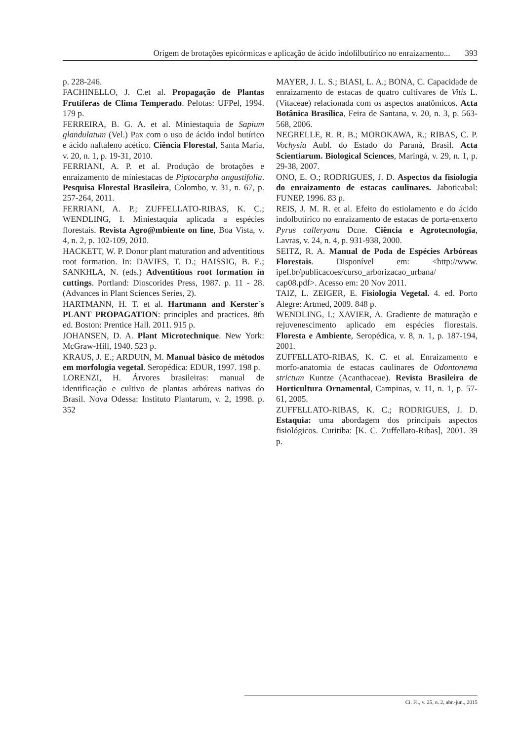Origem de brotações epicórmicas e aplicação de ácido indolilbutírico no enraizamento... 393
p. 228-246.
FACHINELLO, J. C.et al. Propagação de Plantas Frutíferas de Clima Temperado. Pelotas: UFPel, 1994. 179 p.
FERREIRA, B. G. A. et al. Miniestaquia de Sapium glandulatum (Vel.) Pax com o uso de ácido indol butírico e ácido naftaleno acético. Ciência Florestal, Santa Maria, v. 20, n. 1, p. 19-31, 2010.
FERRIANI, A. P. et al. Produção de brotações e enraizamento de miniestacas de Piptocarpha angustifolia. Pesquisa Florestal Brasileira, Colombo, v. 31, n. 67, p. 257-264, 2011.
FERRIANI, A. P.; ZUFFELLATO-RIBAS, K. C.; WENDLING, I. Miniestaquia aplicada a espécies florestais. Revista Agro@mbiente on line, Boa Vista, v. 4, n. 2, p. 102-109, 2010.
HACKETT, W. P. Donor plant maturation and adventitious root formation. In: DAVIES, T. D.; HAISSIG, B. E.; SANKHLA, N. (eds.) Adventitious root formation in cuttings. Portland: Dioscorides Press, 1987. p. 11 - 28. (Advances in Plant Sciences Series, 2).
HARTMANN, H. T. et al. Hartmann and Kerster´s PLANT PROPAGATION: principles and practices. 8th ed. Boston: Prentice Hall. 2011. 915 p.
JOHANSEN, D. A. Plant Microtechnique. New York: McGraw-Hill, 1940. 523 p.
KRAUS, J. E.; ARDUIN, M. Manual básico de métodos em morfologia vegetal. Seropédica: EDUR, 1997. 198 p.
LORENZI, H. Árvores brasileiras: manual de identificação e cultivo de plantas arbóreas nativas do Brasil. Nova Odessa: Instituto Plantarum, v. 2, 1998. p. 352
MAYER, J. L. S.; BIASI, L. A.; BONA, C. Capacidade de enraizamento de estacas de quatro cultivares de Vitis L. (Vitaceae) relacionada com os aspectos anatômicos. Acta Botânica Brasílica, Feira de Santana, v. 20, n. 3, p. 563-568, 2006.
NEGRELLE, R. R. B.; MOROKAWA, R.; RIBAS, C. P. Vochysia Aubl. do Estado do Paraná, Brasil. Acta Scientiarum. Biological Sciences, Maringá, v. 29, n. 1, p. 29-38, 2007.
ONO, E. O.; RODRIGUES, J. D. Aspectos da fisiologia do enraizamento de estacas caulinares. Jaboticabal: FUNEP, 1996. 83 p.
REIS, J. M. R. et al. Efeito do estiolamento e do ácido indolbutírico no enraizamento de estacas de porta-enxerto Pyrus calleryana Dcne. Ciência e Agrotecnologia, Lavras, v. 24, n. 4, p. 931-938, 2000.
SEITZ, R. A. Manual de Poda de Espécies Arbóreas Florestais. Disponível em: <http://www. ipef.br/publicacoes/curso_arborizacao_urbana/ cap08.pdf>. Acesso em: 20 Nov 2011.
TAIZ, L. ZEIGER, E. Fisiologia Vegetal. 4. ed. Porto Alegre: Artmed, 2009. 848 p.
WENDLING, I.; XAVIER, A. Gradiente de maturação e rejuvenescimento aplicado em espécies florestais. Floresta e Ambiente, Seropédica, v. 8, n. 1, p. 187-194, 2001.
ZUFFELLATO-RIBAS, K. C. et al. Enraizamento e morfo-anatomia de estacas caulinares de Odontonema strictum Kuntze (Acanthaceae). Revista Brasileira de Horticultura Ornamental, Campinas, v. 11, n. 1, p. 57-61, 2005.
ZUFFELLATO-RIBAS, K. C.; RODRIGUES, J. D. Estaquia: uma abordagem dos principais aspectos fisiológicos. Curitiba: [K. C. Zuffellato-Ribas], 2001. 39 p.
Ci. Fl., v. 25, n. 2, abr.-jun., 2015